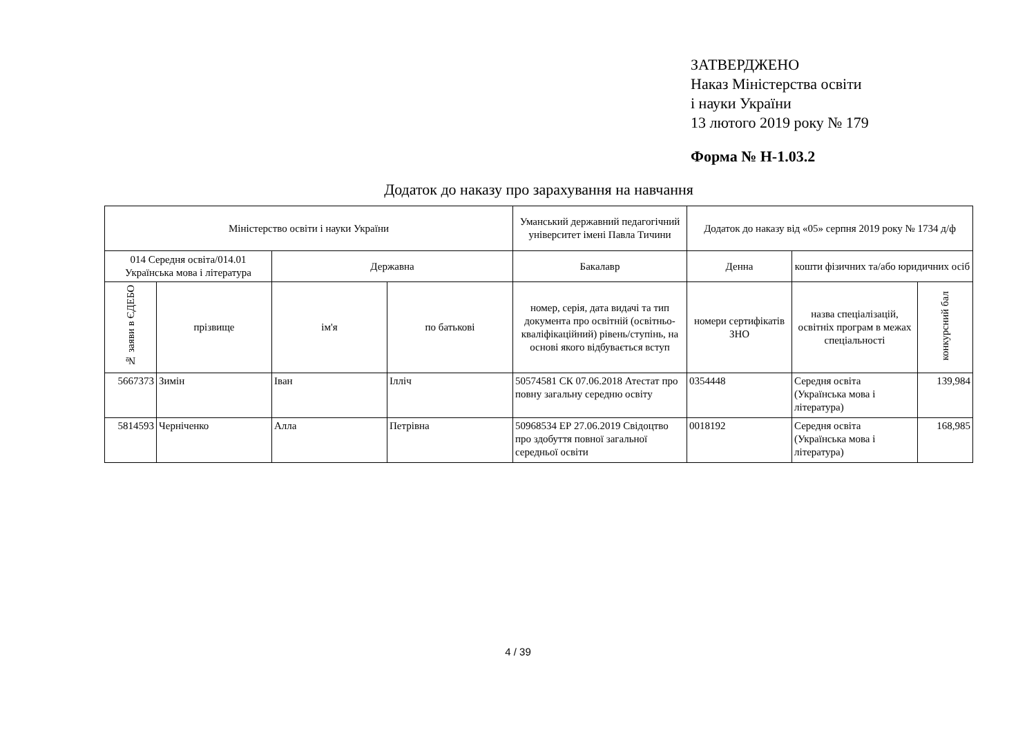ЗАТВЕРДЖЕНО
Наказ Міністерства освіти
і науки України
13 лютого 2019 року № 179
Форма № Н-1.03.2
Додаток до наказу про зарахування на навчання
| Міністерство освіти і науки України | | | | Уманський державний педагогічний університет імені Павла Тичини | Додаток до наказу від «05» серпня 2019 року № 1734 д/ф | | |
| --- | --- | --- | --- | --- | --- | --- | --- |
| 014 Середня освіта/014.01 Українська мова і література | | Державна | | Бакалавр | Денна | кошти фізичних та/або юридичних осіб | |
| № заяви в ЄДЕБО | прізвище | ім'я | по батькові | номер, серія, дата видачі та тип документа про освітній (освітньо-кваліфікаційний) рівень/ступінь, на основі якого відбувається вступ | номери сертифікатів ЗНО | назва спеціалізацій, освітніх програм в межах спеціальності | конкурсний бал |
| 5667373 | Зимін | Іван | Ілліч | 50574581 СК 07.06.2018 Атестат про повну загальну середню освіту | 0354448 | Середня освіта (Українська мова і література) | 139,984 |
| 5814593 | Черніченко | Алла | Петрівна | 50968534 ЕР 27.06.2019 Свідоцтво про здобуття повної загальної середньої освіти | 0018192 | Середня освіта (Українська мова і література) | 168,985 |
4 / 39